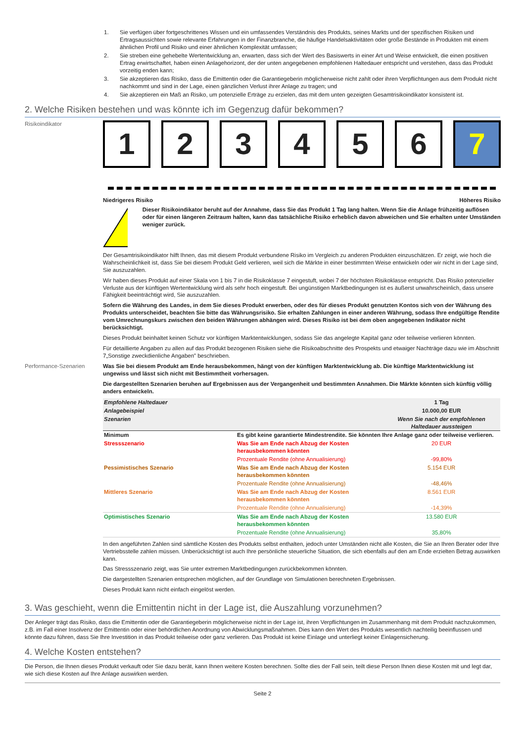1. Sie verfügen über fortgeschrittenes Wissen und ein umfassendes Verständnis des Produkts, seines Markts und der spezifischen Risiken und Ertragsaussichten sowie relevante Erfahrungen in der Finanzbranche, die häufige Handelsaktivitäten oder große Bestände in Produkten mit einem ähnlichen Profil und Risiko und einer ähnlichen Komplexität umfassen;
2. Sie streben eine gehebelte Wertentwicklung an, erwarten, dass sich der Wert des Basiswerts in einer Art und Weise entwickelt, die einen positiven Ertrag erwirtschaftet, haben einen Anlagehorizont, der der unten angegebenen empfohlenen Haltedauer entspricht und verstehen, dass das Produkt vorzeitig enden kann;
3. Sie akzeptieren das Risiko, dass die Emittentin oder die Garantiegeberin möglicherweise nicht zahlt oder ihren Verpflichtungen aus dem Produkt nicht nachkommt und sind in der Lage, einen gänzlichen Verlust ihrer Anlage zu tragen; und
4. Sie akzeptieren ein Maß an Risiko, um potenzielle Erträge zu erzielen, das mit dem unten gezeigten Gesamtrisikoindikator konsistent ist.
2. Welche Risiken bestehen und was könnte ich im Gegenzug dafür bekommen?
Risikoindikator
1 2 3 4 5 6 7
Niedrigeres Risiko Höheres Risiko
!
Dieser Risikoindikator beruht auf der Annahme, dass Sie das Produkt 1 Tag lang halten. Wenn Sie die Anlage frühzeitig auflösen oder für einen längeren Zeitraum halten, kann das tatsächliche Risiko erheblich davon abweichen und Sie erhalten unter Umständen weniger zurück.
Der Gesamtrisikoindikator hilft Ihnen, das mit diesem Produkt verbundene Risiko im Vergleich zu anderen Produkten einzuschätzen. Er zeigt, wie hoch die Wahrscheinlichkeit ist, dass Sie bei diesem Produkt Geld verlieren, weil sich die Märkte in einer bestimmten Weise entwickeln oder wir nicht in der Lage sind, Sie auszuzahlen.
Wir haben dieses Produkt auf einer Skala von 1 bis 7 in die Risikoklasse 7 eingestuft, wobei 7 der höchsten Risikoklasse entspricht. Das Risiko potenzieller Verluste aus der künftigen Wertentwicklung wird als sehr hoch eingestuft. Bei ungünstigen Marktbedingungen ist es äußerst unwahrscheinlich, dass unsere Fähigkeit beeinträchtigt wird, Sie auszuzahlen.
Sofern die Währung des Landes, in dem Sie dieses Produkt erwerben, oder des für dieses Produkt genutzten Kontos sich von der Währung des Produkts unterscheidet, beachten Sie bitte das Währungsrisiko. Sie erhalten Zahlungen in einer anderen Währung, sodass Ihre endgültige Rendite vom Umrechnungskurs zwischen den beiden Währungen abhängen wird. Dieses Risiko ist bei dem oben angegebenen Indikator nicht berücksichtigt.
Dieses Produkt beinhaltet keinen Schutz vor künftigen Marktentwicklungen, sodass Sie das angelegte Kapital ganz oder teilweise verlieren könnten.
Für detaillierte Angaben zu allen auf das Produkt bezogenen Risiken siehe die Risikoabschnitte des Prospekts und etwaiger Nachträge dazu wie im Abschnitt 7„Sonstige zweckdienliche Angaben” beschrieben.
Performance-Szenarien Was Sie bei diesem Produkt am Ende herausbekommen, hängt von der künftigen Marktentwicklung ab. Die künftige Marktentwicklung ist ungewiss und lässt sich nicht mit Bestimmtheit vorhersagen.
Die dargestellten Szenarien beruhen auf Ergebnissen aus der Vergangenheit und bestimmten Annahmen. Die Märkte könnten sich künftig völlig anders entwickeln.
| Empfohlene Haltedauer | | 1 Tag |
| Anlagebeispiel | | 10.000,00 EUR |
| Szenarien | | Wenn Sie nach der empfohlenen Haltedauer aussteigen |
| Minimum | Es gibt keine garantierte Mindestrendite. Sie könnten Ihre Anlage ganz oder teilweise verlieren. | |
| Stressszenario | Was Sie am Ende nach Abzug der Kosten herausbekommen könnten | 20 EUR |
| | Prozentuale Rendite (ohne Annualisierung) | -99,80% |
| Pessimistisches Szenario | Was Sie am Ende nach Abzug der Kosten herausbekommen könnten | 5.154 EUR |
| | Prozentuale Rendite (ohne Annualisierung) | -48,46% |
| Mittleres Szenario | Was Sie am Ende nach Abzug der Kosten herausbekommen könnten | 8.561 EUR |
| | Prozentuale Rendite (ohne Annualisierung) | -14,39% |
| Optimistisches Szenario | Was Sie am Ende nach Abzug der Kosten herausbekommen könnten | 13.580 EUR |
| | Prozentuale Rendite (ohne Annualisierung) | 35,80% |
In den angeführten Zahlen sind sämtliche Kosten des Produkts selbst enthalten, jedoch unter Umständen nicht alle Kosten, die Sie an Ihren Berater oder Ihre Vertriebsstelle zahlen müssen. Unberücksichtigt ist auch Ihre persönliche steuerliche Situation, die sich ebenfalls auf den am Ende erzielten Betrag auswirken kann.
Das Stressszenario zeigt, was Sie unter extremen Marktbedingungen zurückbekommen könnten.
Die dargestellten Szenarien entsprechen möglichen, auf der Grundlage von Simulationen berechneten Ergebnissen.
Dieses Produkt kann nicht einfach eingelöst werden.
3. Was geschieht, wenn die Emittentin nicht in der Lage ist, die Auszahlung vorzunehmen?
Der Anleger trägt das Risiko, dass die Emittentin oder die Garantiegeberin möglicherweise nicht in der Lage ist, ihren Verpflichtungen im Zusammenhang mit dem Produkt nachzukommen, z.B. im Fall einer Insolvenz der Emittentin oder einer behördlichen Anordnung von Abwicklungsmaßnahmen. Dies kann den Wert des Produkts wesentlich nachteilig beeinflussen und könnte dazu führen, dass Sie Ihre Investition in das Produkt teilweise oder ganz verlieren. Das Produkt ist keine Einlage und unterliegt keiner Einlagensicherung.
4. Welche Kosten entstehen?
Die Person, die Ihnen dieses Produkt verkauft oder Sie dazu berät, kann Ihnen weitere Kosten berechnen. Sollte dies der Fall sein, teilt diese Person Ihnen diese Kosten mit und legt dar, wie sich diese Kosten auf Ihre Anlage auswirken werden.
Seite 2